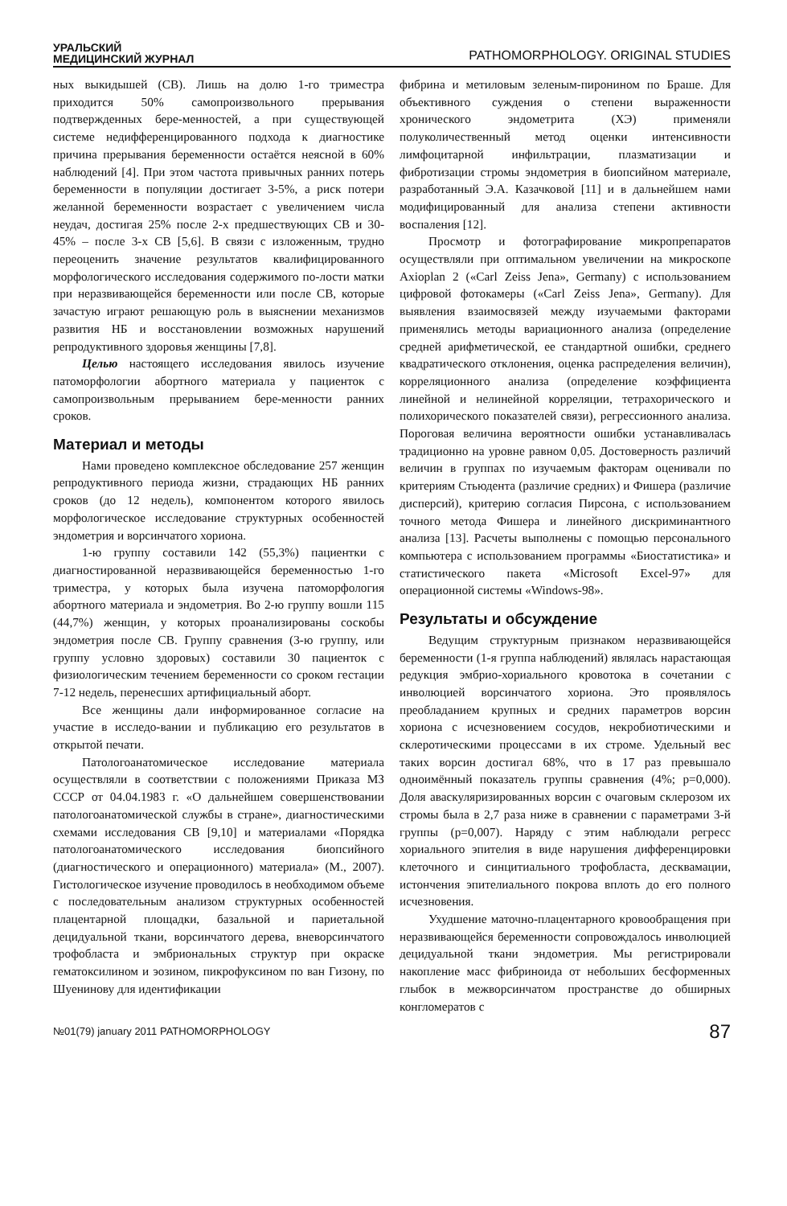УРАЛЬСКИЙ
МЕДИЦИНСКИЙ ЖУРНАЛ
PATHOMORPHOLOGY. ORIGINAL STUDIES
ных выкидышей (СВ). Лишь на долю 1-го триместра приходится 50% самопроизвольного прерывания подтвержденных бере-менностей, а при существующей системе недифференцированного подхода к диагностике причина прерывания беременности остаётся неясной в 60% наблюдений [4]. При этом частота привычных ранних потерь беременности в популяции достигает 3-5%, а риск потери желанной беременности возрастает с увеличением числа неудач, достигая 25% после 2-х предшествующих СВ и 30-45% – после 3-х СВ [5,6]. В связи с изложенным, трудно переоценить значение результатов квалифицированного морфологического исследования содержимого по-лости матки при неразвивающейся беременности или после СВ, которые зачастую играют решающую роль в выяснении механизмов развития НБ и восстановлении возможных нарушений репродуктивного здоровья женщины [7,8].
Целью настоящего исследования явилось изучение патоморфологии абортного материала у пациенток с самопроизвольным прерыванием бере-менности ранних сроков.
Материал и методы
Нами проведено комплексное обследование 257 женщин репродуктивного периода жизни, страдающих НБ ранних сроков (до 12 недель), компонентом которого явилось морфологическое исследование структурных особенностей эндометрия и ворсинчатого хориона.
1-ю группу составили 142 (55,3%) пациентки с диагностированной неразвивающейся беременностью 1-го триместра, у которых была изучена патоморфология абортного материала и эндометрия. Во 2-ю группу вошли 115 (44,7%) женщин, у которых проанализированы соскобы эндометрия после СВ. Группу сравнения (3-ю группу, или группу условно здоровых) составили 30 пациенток с физиологическим течением беременности со сроком гестации 7-12 недель, перенесших артифициальный аборт.
Все женщины дали информированное согласие на участие в исследо-вании и публикацию его результатов в открытой печати.
Патологоанатомическое исследование материала осуществляли в соответствии с положениями Приказа МЗ СССР от 04.04.1983 г. «О дальнейшем совершенствовании патологоанатомической службы в стране», диагностическими схемами исследования СВ [9,10] и материалами «Порядка патологоанатомического исследования биопсийного (диагностического и операционного) материала» (М., 2007). Гистологическое изучение проводилось в необходимом объеме с последовательным анализом структурных особенностей плацентарной площадки, базальной и париетальной децидуальной ткани, ворсинчатого дерева, вневорсинчатого трофобласта и эмбриональных структур при окраске гематоксилином и эозином, пикрофуксином по ван Гизону, по Шуенинову для идентификации
фибрина и метиловым зеленым-пиронином по Браше. Для объективного суждения о степени выраженности хронического эндометрита (ХЭ) применяли полуколичественный метод оценки интенсивности лимфоцитарной инфильтрации, плазматизации и фибротизации стромы эндометрия в биопсийном материале, разработанный Э.А. Казачковой [11] и в дальнейшем нами модифицированный для анализа степени активности воспаления [12].
Просмотр и фотографирование микропрепаратов осуществляли при оптимальном увеличении на микроскопе Axioplan 2 («Carl Zeiss Jena», Germany) с использованием цифровой фотокамеры («Carl Zeiss Jena», Germany). Для выявления взаимосвязей между изучаемыми факторами применялись методы вариационного анализа (определение средней арифметической, ее стандартной ошибки, среднего квадратического отклонения, оценка распределения величин), корреляционного анализа (определение коэффициента линейной и нелинейной корреляции, тетрахорического и полихорического показателей связи), регрессионного анализа. Пороговая величина вероятности ошибки устанавливалась традиционно на уровне равном 0,05. Достоверность различий величин в группах по изучаемым факторам оценивали по критериям Стьюдента (различие средних) и Фишера (различие дисперсий), критерию согласия Пирсона, с использованием точного метода Фишера и линейного дискриминантного анализа [13]. Расчеты выполнены с помощью персонального компьютера с использованием программы «Биостатистика» и статистического пакета «Microsoft Excel-97» для операционной системы «Windows-98».
Результаты и обсуждение
Ведущим структурным признаком неразвивающейся беременности (1-я группа наблюдений) являлась нарастающая редукция эмбрио-хориального кровотока в сочетании с инволюцией ворсинчатого хориона. Это проявлялось преобладанием крупных и средних параметров ворсин хориона с исчезновением сосудов, некробиотическими и склеротическими процессами в их строме. Удельный вес таких ворсин достигал 68%, что в 17 раз превышало одноимённый показатель группы сравнения (4%; p=0,000). Доля аваскуляризированных ворсин с очаговым склерозом их стромы была в 2,7 раза ниже в сравнении с параметрами 3-й группы (p=0,007). Наряду с этим наблюдали регресс хориального эпителия в виде нарушения дифференцировки клеточного и синцитиального трофобласта, десквамации, истончения эпителиального покрова вплоть до его полного исчезновения.
Ухудшение маточно-плацентарного кровообращения при неразвивающейся беременности сопровождалось инволюцией децидуальной ткани эндометрия. Мы регистрировали накопление масс фибриноида от небольших бесформенных глыбок в межворсинчатом пространстве до обширных конгломератов с
№01(79) january 2011 PATHOMORPHOLOGY
87